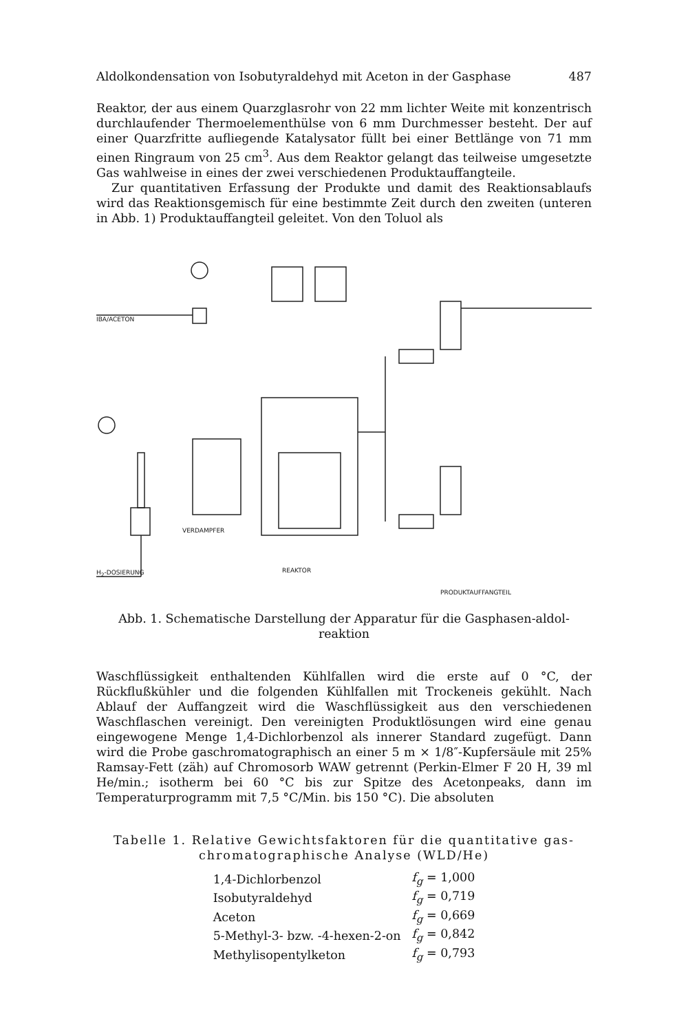Aldolkondensation von Isobutyraldehyd mit Aceton in der Gasphase 487
Reaktor, der aus einem Quarzglasrohr von 22 mm lichter Weite mit konzentrisch durchlaufender Thermoelementhülse von 6 mm Durchmesser besteht. Der auf einer Quarzfritte aufliegende Katalysator füllt bei einer Bettlänge von 71 mm einen Ringraum von 25 cm<sup>3</sup>. Aus dem Reaktor gelangt das teilweise umgesetzte Gas wahlweise in eines der zwei verschiedenen Produktauffangteile.
Zur quantitativen Erfassung der Produkte und damit des Reaktionsablaufs wird das Reaktionsgemisch für eine bestimmte Zeit durch den zweiten (unteren in Abb. 1) Produktauffangteil geleitet. Von den Toluol als
IBA/ACETON
VERDAMPFER
H<sub>2</sub>-DOSIERUNG REAKTOR
PRODUKTAUFFANGTEIL
Abb. 1. Schematische Darstellung der Apparatur für die Gasphasen-aldol-
reaktion
Waschflüssigkeit enthaltenden Kühlfallen wird die erste auf 0 °C, der Rückflußkühler und die folgenden Kühlfallen mit Trockeneis gekühlt. Nach Ablauf der Auffangzeit wird die Waschflüssigkeit aus den verschiedenen Waschflaschen vereinigt. Den vereinigten Produktlösungen wird eine genau eingewogene Menge 1,4-Dichlorbenzol als innerer Standard zugefügt. Dann wird die Probe gaschromatographisch an einer 5 m × 1/8″-Kupfersäule mit 25% Ramsay-Fett (zäh) auf Chromosorb WAW getrennt (Perkin-Elmer F 20 H, 39 ml He/min.; isotherm bei 60 °C bis zur Spitze des Acetonpeaks, dann im Temperaturprogramm mit 7,5 °C/Min. bis 150 °C). Die absoluten
Tabelle 1. Relative Gewichtsfaktoren für die quantitative gas-
chromatographische Analyse (WLD/He)
| 1,4-Dichlorbenzol | f<sub>g</sub> = 1,000 |
| Isobutyraldehyd | f<sub>g</sub> = 0,719 |
| Aceton | f<sub>g</sub> = 0,669 |
| 5-Methyl-3- bzw. -4-hexen-2-on | f<sub>g</sub> = 0,842 |
| Methylisopentylketon | f<sub>g</sub> = 0,793 |